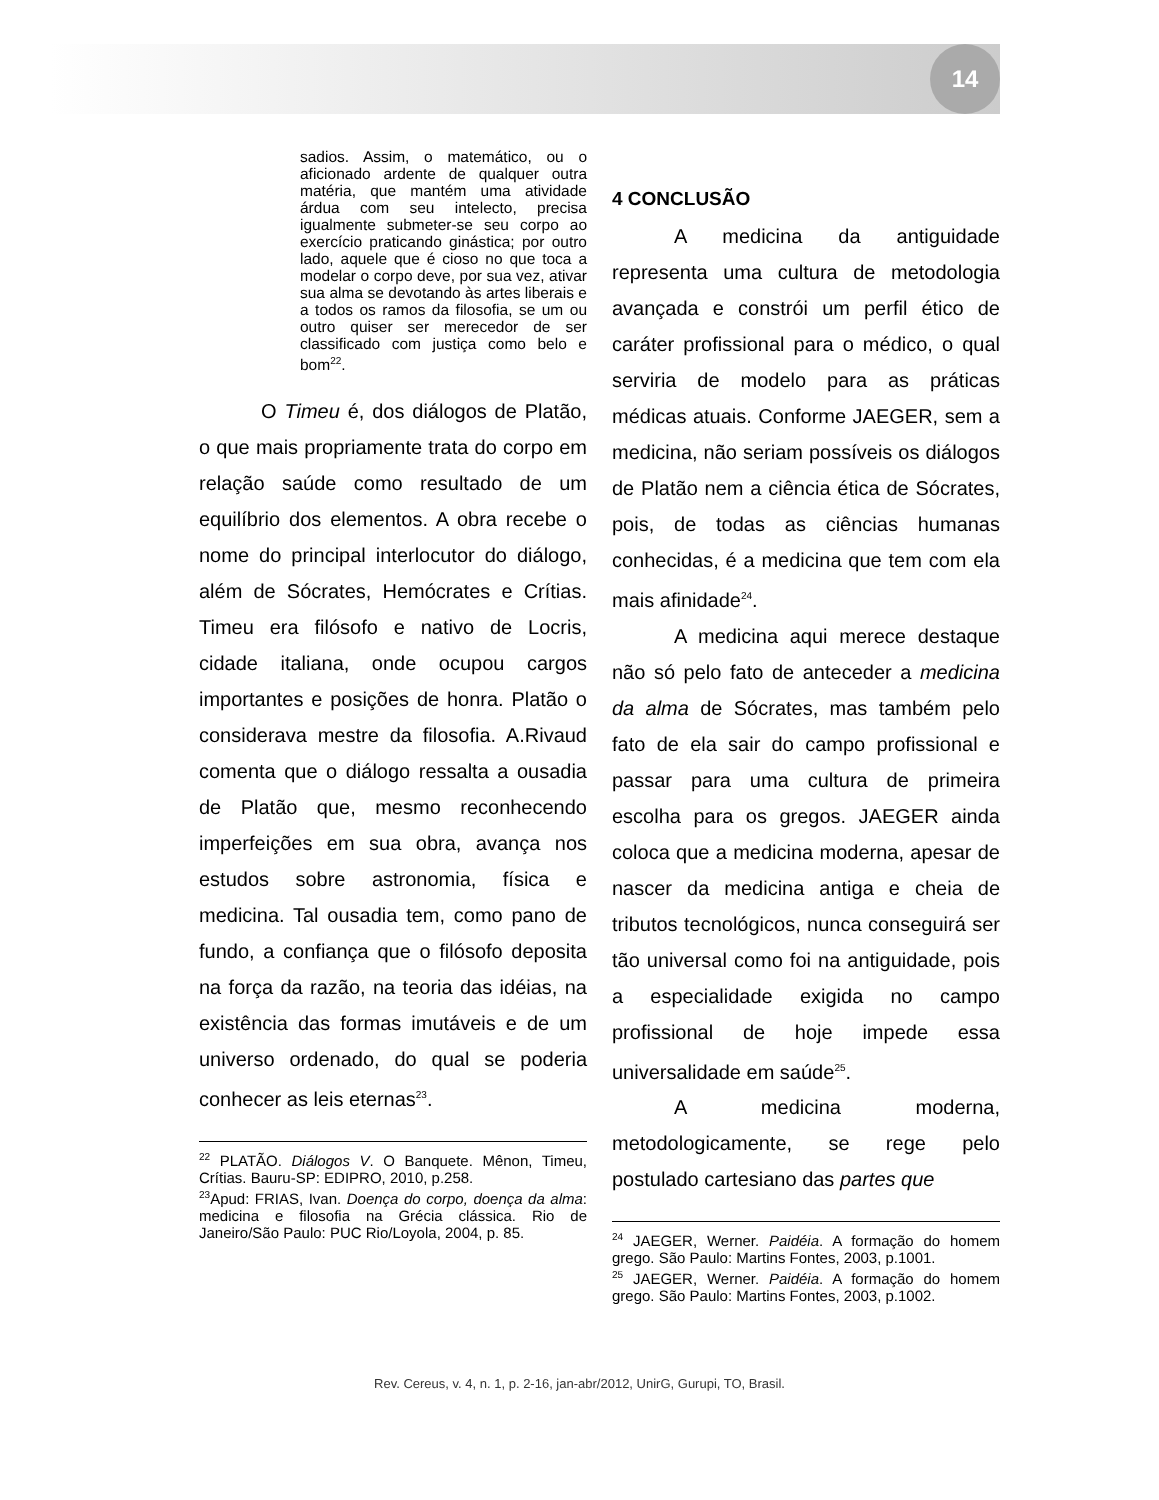14
sadios. Assim, o matemático, ou o aficionado ardente de qualquer outra matéria, que mantém uma atividade árdua com seu intelecto, precisa igualmente submeter-se seu corpo ao exercício praticando ginástica; por outro lado, aquele que é cioso no que toca a modelar o corpo deve, por sua vez, ativar sua alma se devotando às artes liberais e a todos os ramos da filosofia, se um ou outro quiser ser merecedor de ser classificado com justiça como belo e bom<sup>22</sup>.
O Timeu é, dos diálogos de Platão, o que mais propriamente trata do corpo em relação saúde como resultado de um equilíbrio dos elementos. A obra recebe o nome do principal interlocutor do diálogo, além de Sócrates, Hemócrates e Crítias. Timeu era filósofo e nativo de Locris, cidade italiana, onde ocupou cargos importantes e posições de honra. Platão o considerava mestre da filosofia. A.Rivaud comenta que o diálogo ressalta a ousadia de Platão que, mesmo reconhecendo imperfeições em sua obra, avança nos estudos sobre astronomia, física e medicina. Tal ousadia tem, como pano de fundo, a confiança que o filósofo deposita na força da razão, na teoria das idéias, na existência das formas imutáveis e de um universo ordenado, do qual se poderia conhecer as leis eternas<sup>23</sup>.
<sup>22</sup> PLATÃO. Diálogos V. O Banquete. Mênon, Timeu, Crítias. Bauru-SP: EDIPRO, 2010, p.258.
<sup>23</sup> Apud: FRIAS, Ivan. Doença do corpo, doença da alma: medicina e filosofia na Grécia clássica. Rio de Janeiro/São Paulo: PUC Rio/Loyola, 2004, p. 85.
4 CONCLUSÃO
A medicina da antiguidade representa uma cultura de metodologia avançada e constrói um perfil ético de caráter profissional para o médico, o qual serviria de modelo para as práticas médicas atuais. Conforme JAEGER, sem a medicina, não seriam possíveis os diálogos de Platão nem a ciência ética de Sócrates, pois, de todas as ciências humanas conhecidas, é a medicina que tem com ela mais afinidade<sup>24</sup>.
A medicina aqui merece destaque não só pelo fato de anteceder a medicina da alma de Sócrates, mas também pelo fato de ela sair do campo profissional e passar para uma cultura de primeira escolha para os gregos. JAEGER ainda coloca que a medicina moderna, apesar de nascer da medicina antiga e cheia de tributos tecnológicos, nunca conseguirá ser tão universal como foi na antiguidade, pois a especialidade exigida no campo profissional de hoje impede essa universalidade em saúde<sup>25</sup>.
A medicina moderna, metodologicamente, se rege pelo postulado cartesiano das partes que
<sup>24</sup> JAEGER, Werner. Paidéia. A formação do homem grego. São Paulo: Martins Fontes, 2003, p.1001.
<sup>25</sup> JAEGER, Werner. Paidéia. A formação do homem grego. São Paulo: Martins Fontes, 2003, p.1002.
Rev. Cereus, v. 4, n. 1, p. 2-16, jan-abr/2012, UnirG, Gurupi, TO, Brasil.